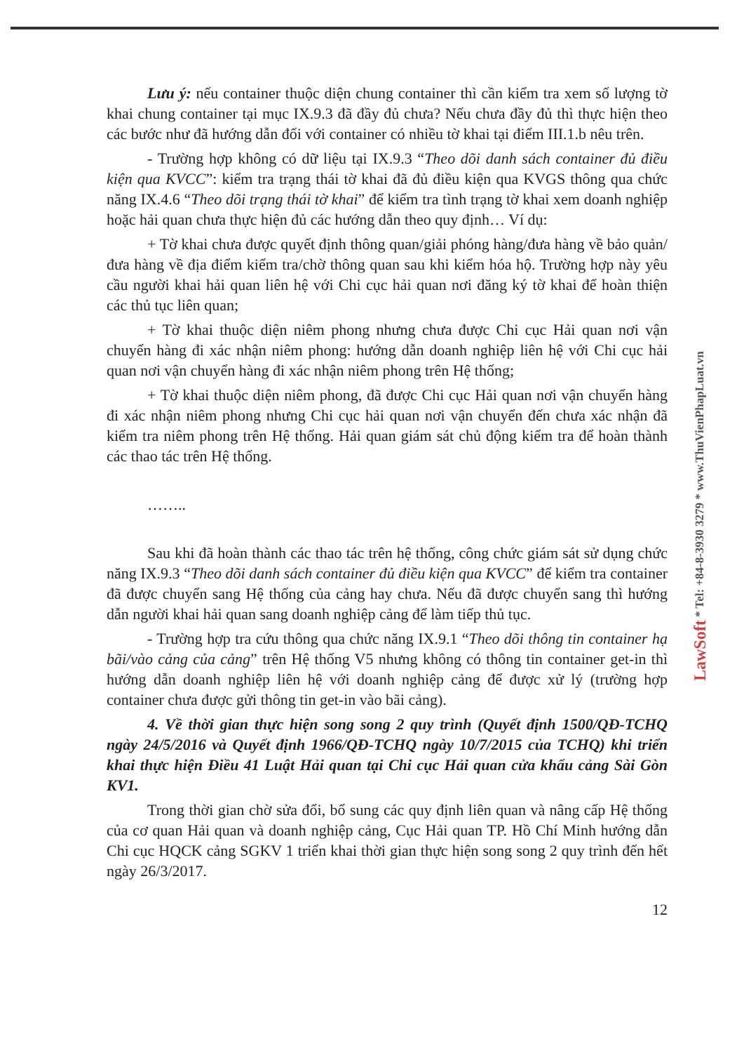LawSoft * Tel: +84-8-3930 3279 * www.ThuVienPhapLuat.vn
Lưu ý: nếu container thuộc diện chung container thì cần kiểm tra xem số lượng tờ khai chung container tại mục IX.9.3 đã đầy đủ chưa? Nếu chưa đầy đủ thì thực hiện theo các bước như đã hướng dẫn đối với container có nhiều tờ khai tại điểm III.1.b nêu trên.
- Trường hợp không có dữ liệu tại IX.9.3 “Theo dõi danh sách container đủ điều kiện qua KVCC”: kiểm tra trạng thái tờ khai đã đủ điều kiện qua KVGS thông qua chức năng IX.4.6 “Theo dõi trạng thái tờ khai” để kiểm tra tình trạng tờ khai xem doanh nghiệp hoặc hải quan chưa thực hiện đủ các hướng dẫn theo quy định… Ví dụ:
+ Tờ khai chưa được quyết định thông quan/giải phóng hàng/đưa hàng về bảo quản/đưa hàng về địa điểm kiểm tra/chờ thông quan sau khi kiểm hóa hộ. Trường hợp này yêu cầu người khai hải quan liên hệ với Chi cục hải quan nơi đăng ký tờ khai để hoàn thiện các thủ tục liên quan;
+ Tờ khai thuộc diện niêm phong nhưng chưa được Chi cục Hải quan nơi vận chuyển hàng đi xác nhận niêm phong: hướng dẫn doanh nghiệp liên hệ với Chi cục hải quan nơi vận chuyển hàng đi xác nhận niêm phong trên Hệ thống;
+ Tờ khai thuộc diện niêm phong, đã được Chi cục Hải quan nơi vận chuyển hàng đi xác nhận niêm phong nhưng Chi cục hải quan nơi vận chuyển đến chưa xác nhận đã kiểm tra niêm phong trên Hệ thống. Hải quan giám sát chủ động kiểm tra để hoàn thành các thao tác trên Hệ thống.
……..
Sau khi đã hoàn thành các thao tác trên hệ thống, công chức giám sát sử dụng chức năng IX.9.3 “Theo dõi danh sách container đủ điều kiện qua KVCC” để kiểm tra container đã được chuyển sang Hệ thống của cảng hay chưa. Nếu đã được chuyển sang thì hướng dẫn người khai hải quan sang doanh nghiệp cảng để làm tiếp thủ tục.
- Trường hợp tra cứu thông qua chức năng IX.9.1 “Theo dõi thông tin container hạ bãi/vào cảng của cảng” trên Hệ thống V5 nhưng không có thông tin container get-in thì hướng dẫn doanh nghiệp liên hệ với doanh nghiệp cảng để được xử lý (trường hợp container chưa được gửi thông tin get-in vào bãi cảng).
4. Về thời gian thực hiện song song 2 quy trình (Quyết định 1500/QĐ-TCHQ ngày 24/5/2016 và Quyết định 1966/QĐ-TCHQ ngày 10/7/2015 của TCHQ) khi triển khai thực hiện Điều 41 Luật Hải quan tại Chi cục Hải quan cửa khẩu cảng Sài Gòn KV1.
Trong thời gian chờ sửa đổi, bổ sung các quy định liên quan và nâng cấp Hệ thống của cơ quan Hải quan và doanh nghiệp cảng, Cục Hải quan TP. Hồ Chí Minh hướng dẫn Chi cục HQCK cảng SGKV 1 triển khai thời gian thực hiện song song 2 quy trình đến hết ngày 26/3/2017.
12